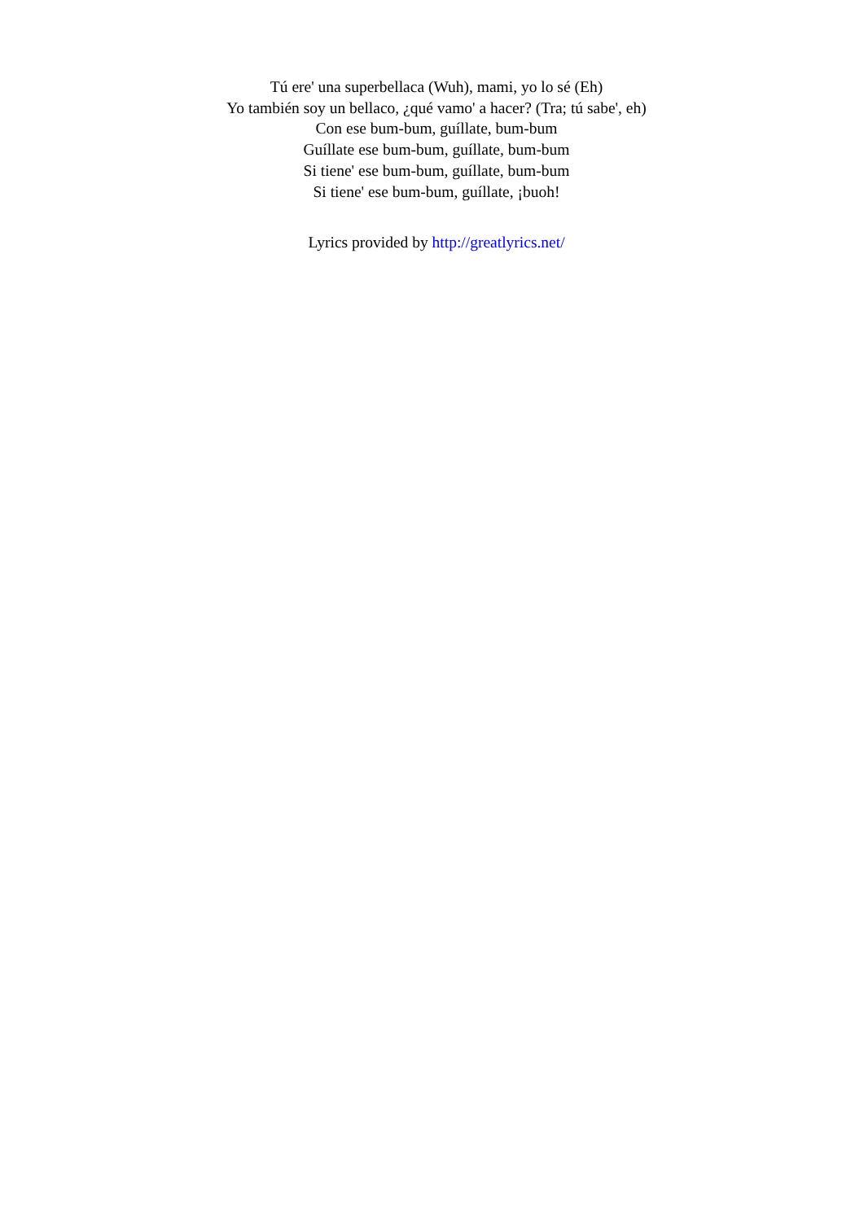Tú ere' una superbellaca (Wuh), mami, yo lo sé (Eh)
Yo también soy un bellaco, ¿qué vamo' a hacer? (Tra; tú sabe', eh)
Con ese bum-bum, guíllate, bum-bum
Guíllate ese bum-bum, guíllate, bum-bum
Si tiene' ese bum-bum, guíllate, bum-bum
Si tiene' ese bum-bum, guíllate, ¡buoh!
Lyrics provided by http://greatlyrics.net/